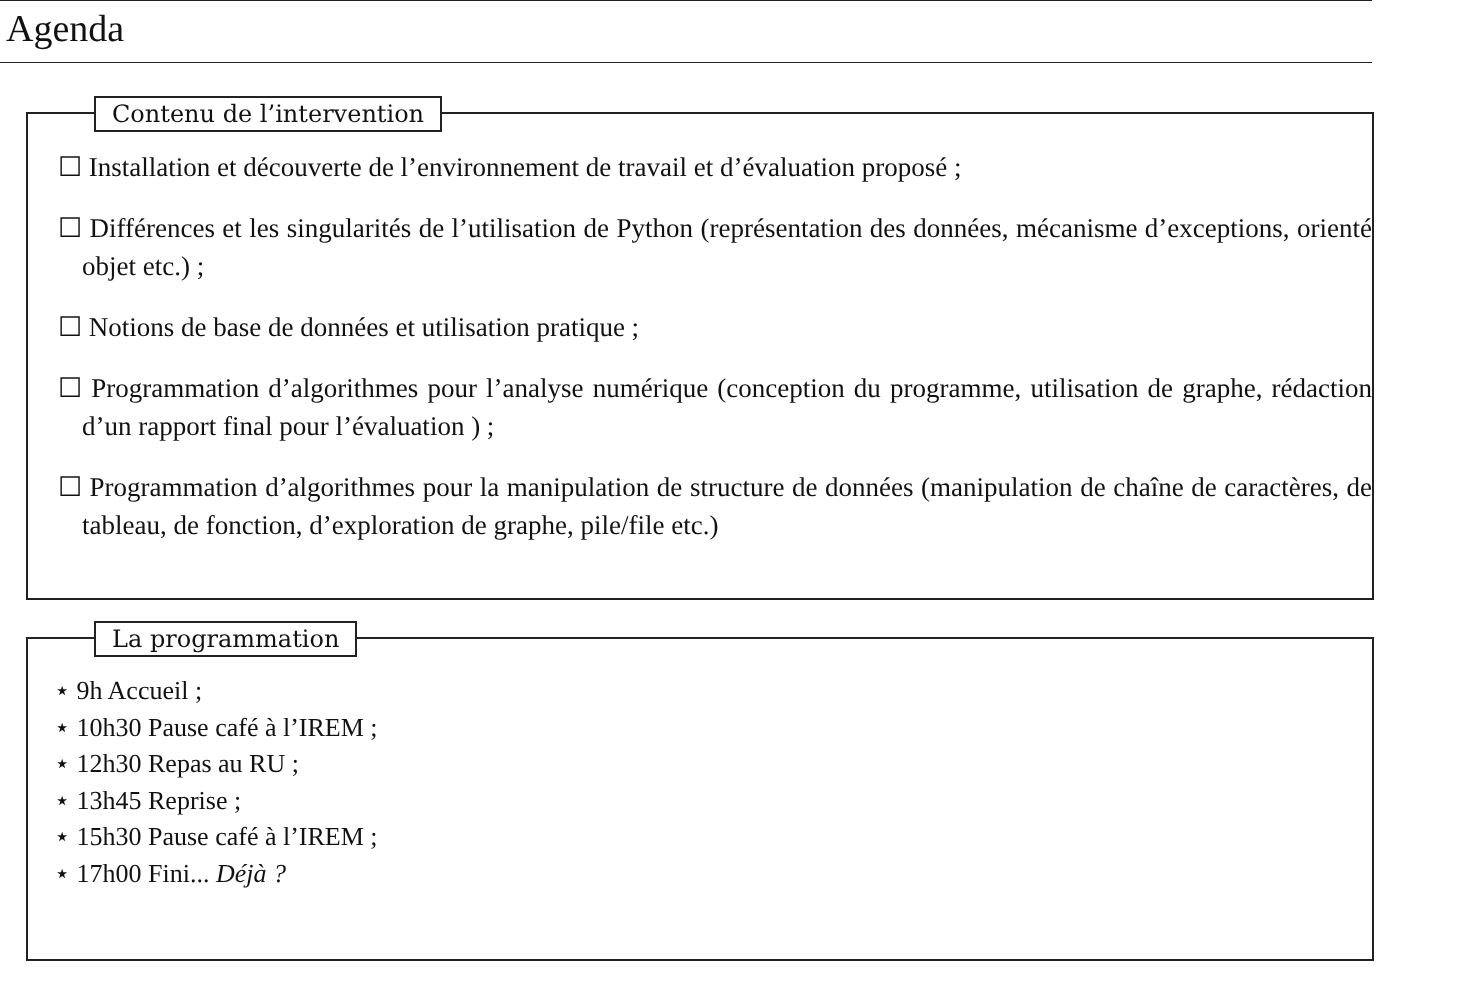Agenda
Contenu de l’intervention
☐ Installation et découverte de l’environnement de travail et d’évaluation proposé ;
☐ Différences et les singularités de l’utilisation de Python (représentation des données, mécanisme d’exceptions, orienté objet etc.) ;
☐ Notions de base de données et utilisation pratique ;
☐ Programmation d’algorithmes pour l’analyse numérique (conception du programme, utilisation de graphe, rédaction d’un rapport final pour l’évaluation ) ;
☐ Programmation d’algorithmes pour la manipulation de structure de données (manipulation de chaîne de caractères, de tableau, de fonction, d’exploration de graphe, pile/file etc.)
La programmation
⋆ 9h Accueil ;
⋆ 10h30 Pause café à l’IREM ;
⋆ 12h30 Repas au RU ;
⋆ 13h45 Reprise ;
⋆ 15h30 Pause café à l’IREM ;
⋆ 17h00 Fini... Déjà ?